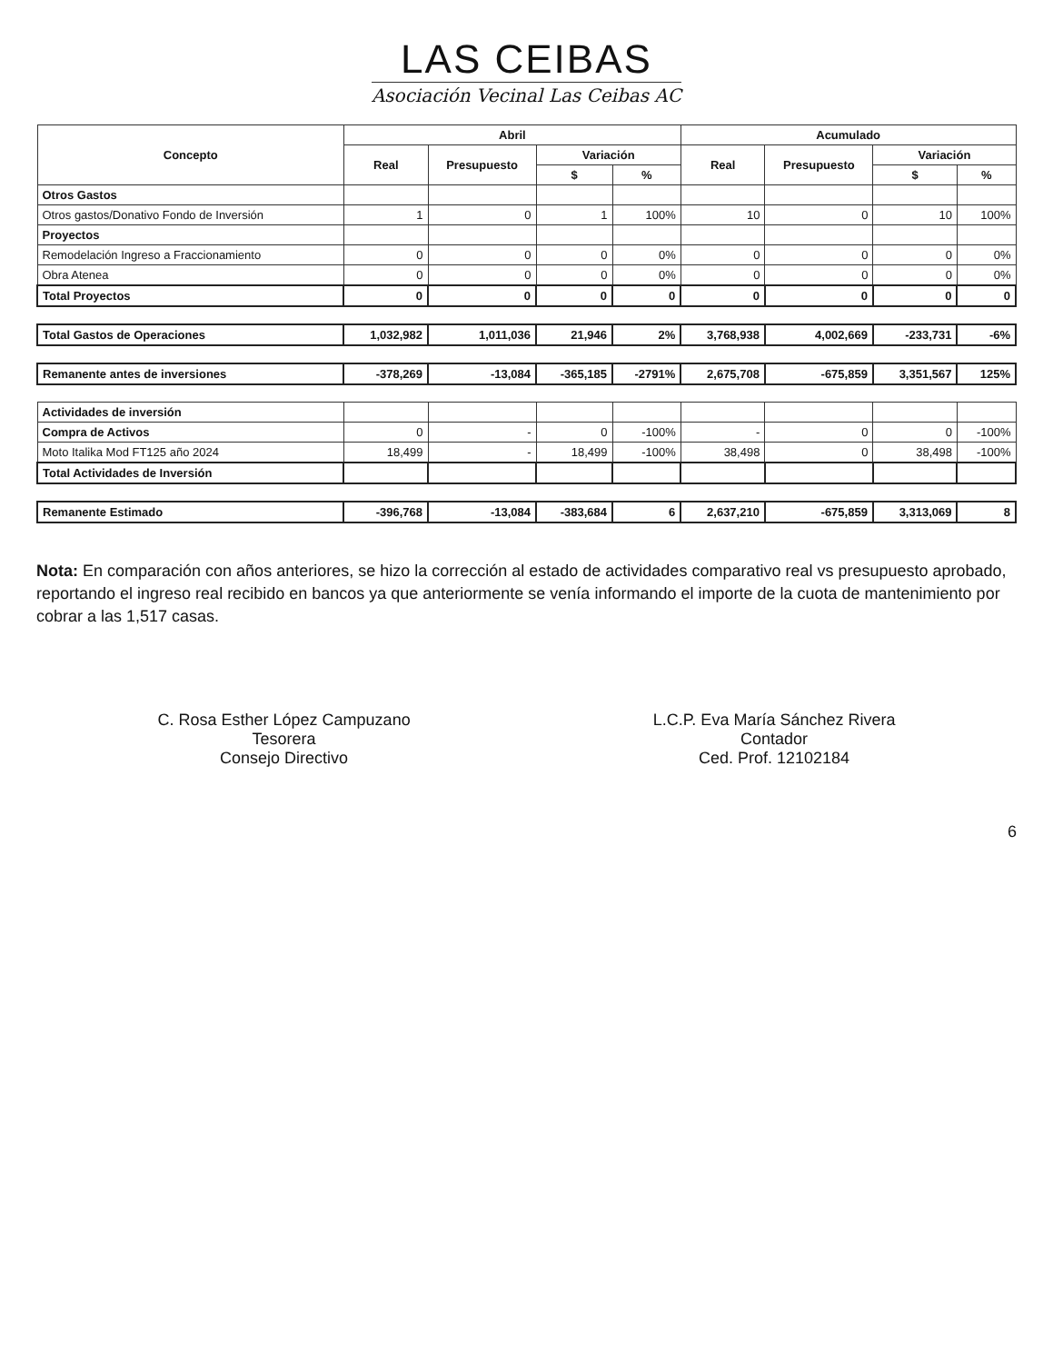LAS CEIBAS
Asociación Vecinal Las Ceibas AC
| Concepto | Abril | | | | Acumulado | | | |
| --- | --- | --- | --- | --- | --- | --- | --- | --- |
| | Real | Presupuesto | Variación | | Real | Presupuesto | Variación | |
| | | | $ | % | | | $ | % |
| Otros Gastos | | | | | | | | |
| Otros gastos/Donativo Fondo de Inversión | 1 | 0 | 1 | 100% | 10 | 0 | 10 | 100% |
| Proyectos | | | | | | | | |
| Remodelación Ingreso a Fraccionamiento | 0 | 0 | 0 | 0% | 0 | 0 | 0 | 0% |
| Obra Atenea | 0 | 0 | 0 | 0% | 0 | 0 | 0 | 0% |
| Total Proyectos | 0 | 0 | 0 | 0 | 0 | 0 | 0 | 0 |
| Total Gastos de Operaciones | 1,032,982 | 1,011,036 | 21,946 | 2% | 3,768,938 | 4,002,669 | -233,731 | -6% |
| Remanente antes de inversiones | -378,269 | -13,084 | -365,185 | -2791% | 2,675,708 | -675,859 | 3,351,567 | 125% |
| Actividades de inversión | | | | | | | | |
| Compra de Activos | 0 | - | 0 | -100% | - | 0 | 0 | -100% |
| Moto Italika Mod FT125 año 2024 | 18,499 | - | 18,499 | -100% | 38,498 | 0 | 38,498 | -100% |
| Total Actividades de Inversión | | | | | | | | |
| Remanente Estimado | -396,768 | -13,084 | -383,684 | 6 | 2,637,210 | -675,859 | 3,313,069 | 8 |
Nota: En comparación con años anteriores, se hizo la corrección al estado de actividades comparativo real vs presupuesto aprobado, reportando el ingreso real recibido en bancos ya que anteriormente se venía informando el importe de la cuota de mantenimiento por cobrar a las 1,517 casas.
C. Rosa Esther López Campuzano
Tesorera
Consejo Directivo
L.C.P. Eva María Sánchez Rivera
Contador
Ced. Prof. 12102184
6